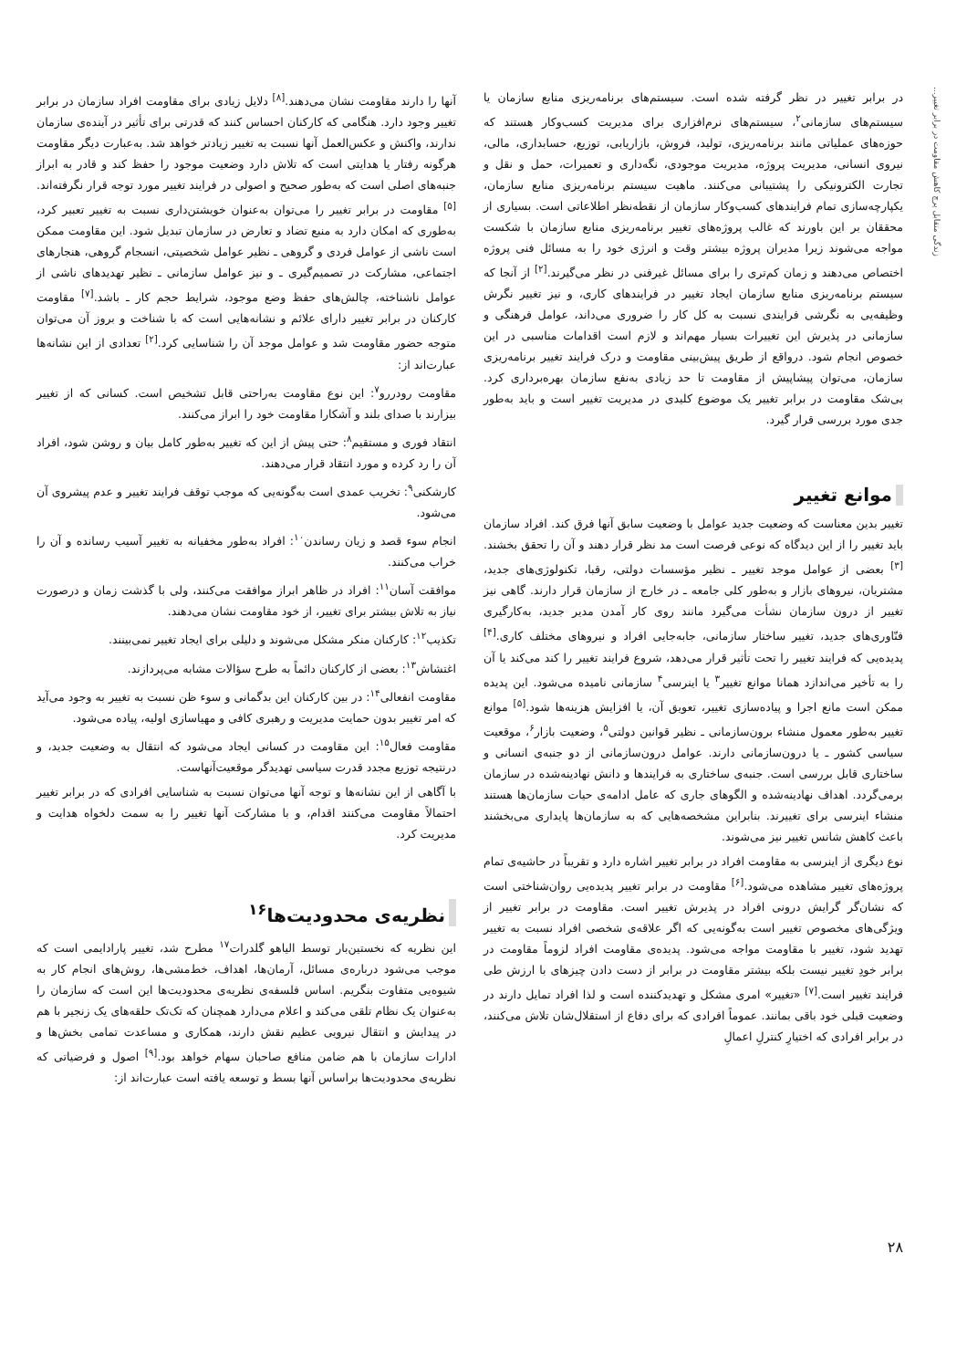زندگی متقابل پرچ کاهش مقاومت در برابر تغییر...
در برابر تغییر در نظر گرفته شده است. سیستم‌های برنامه‌ریزی منابع سازمان یا سیستم‌های سازمانی<sup>۲</sup>، سیستم‌های نرم‌افزاری برای مدیریت کسب‌وکار هستند که حوزه‌های عملیاتی مانند برنامه‌ریزی، تولید، فروش، بازاریابی، توزیع، حسابداری، مالی، نیروی انسانی، مدیریت پروژه، مدیریت موجودی، نگه‌داری و تعمیرات، حمل و نقل و تجارت الکترونیکی را پشتیبانی می‌کنند. ماهیت سیستم برنامه‌ریزی منابع سازمان، یکپارچه‌سازی تمام فرایندهای کسب‌وکار سازمان از نقطه‌نظر اطلاعاتی است. بسیاری از محققان بر این باورند که غالب پروژه‌های تغییر برنامه‌ریزی منابع سازمان با شکست مواجه می‌شوند زیرا مدیران پروژه بیشتر وقت و انرژی خود را به مسائل فنی پروژه اختصاص می‌دهند و زمان کم‌تری را برای مسائل غیرفنی در نظر می‌گیرند.<sup>[۲]</sup> از آنجا که سیستم برنامه‌ریزی منابع سازمان ایجاد تغییر در فرایندهای کاری، و نیز تغییر نگرش وظیفه‌یی به نگرشی فرایندی نسبت به کل کار را ضروری می‌داند، عوامل فرهنگی و سازمانی در پذیرش این تغییرات بسیار مهم‌اند و لازم است اقدامات مناسبی در این خصوص انجام شود. درواقع از طریق پیش‌بینی مقاومت و درک فرایند تغییر برنامه‌ریزی سازمان، می‌توان پیشاپیش از مقاومت تا حد زیادی به‌نفع سازمان بهره‌برداری کرد. بی‌شک مقاومت در برابر تغییر یک موضوع کلیدی در مدیریت تغییر است و باید به‌طور جدی مورد بررسی قرار گیرد.
موانع تغییر
تغییر بدین معناست که وضعیت جدید عوامل با وضعیت سابق آنها فرق کند. افراد سازمان باید تغییر را از این دیدگاه که نوعی فرصت است مد نظر قرار دهند و آن را تحقق بخشند.<sup>[۳]</sup> بعضی از عوامل موجد تغییر ـ نظیر مؤسسات دولتی، رقبا، تکنولوژی‌های جدید، مشتریان، نیروهای بازار و به‌طور کلی جامعه ـ در خارج از سازمان قرار دارند. گاهی نیز تغییر از درون سازمان نشأت می‌گیرد مانند روی کار آمدن مدیر جدید، به‌کارگیری فنّاوری‌های جدید، تغییر ساختار سازمانی، جابه‌جایی افراد و نیروهای مختلف کاری.<sup>[۴]</sup> پدیده‌یی که فرایند تغییر را تحت تأثیر قرار می‌دهد، شروع فرایند تغییر را کند می‌کند یا آن را به تأخیر می‌اندازد همانا موانع تغییر<sup>۳</sup> یا اینرسی<sup>۴</sup> سازمانی نامیده می‌شود. این پدیده ممکن است مانع اجرا و پیاده‌سازی تغییر، تعویق آن، یا افزایش هزینه‌ها شود.<sup>[۵]</sup> موانع تغییر به‌طور معمول منشاء برون‌سازمانی ـ نظیر قوانین دولتی<sup>۵</sup>، وضعیت بازار<sup>۶</sup>، موقعیت سیاسی کشور ـ یا درون‌سازمانی دارند. عوامل درون‌سازمانی از دو جنبه‌ی انسانی و ساختاری قابل بررسی است. جنبه‌ی ساختاری به فرایندها و دانش نهادینه‌شده در سازمان برمی‌گردد. اهداف نهادینه‌شده و الگوهای جاری که عامل ادامه‌ی حیات سازمان‌ها هستند منشاء اینرسی برای تغییرند. بنابراین مشخصه‌هایی که به سازمان‌ها پایداری می‌بخشند باعث کاهش شانس تغییر نیز می‌شوند.
نوع دیگری از اینرسی به مقاومت افراد در برابر تغییر اشاره دارد و تقریباً در حاشیه‌ی تمام پروژه‌های تغییر مشاهده می‌شود.<sup>[۶]</sup> مقاومت در برابر تغییر پدیده‌یی روان‌شناختی است که نشان‌گر گرایش درونی افراد در پذیرش تغییر است. مقاومت در برابر تغییر از ویژگی‌های مخصوص تغییر است به‌گونه‌یی که اگر علاقه‌ی شخصی افراد نسبت به تغییر تهدید شود، تغییر با مقاومت مواجه می‌شود. پدیده‌ی مقاومت افراد لزوماً مقاومت در برابر خودِ تغییر نیست بلکه بیشتر مقاومت در برابر از دست دادن چیزهای با ارزش طی فرایند تغییر است.<sup>[۷]</sup> «تغییر» امری مشکل و تهدیدکننده است و لذا افراد تمایل دارند در وضعیت قبلی خود باقی بمانند. عموماً افرادی که برای دفاع از استقلال‌شان تلاش می‌کنند، در برابر افرادی که اختیارِ کنترلِ اعمالِ
آنها را دارند مقاومت نشان می‌دهند.<sup>[۸]</sup> دلایل زیادی برای مقاومت افراد سازمان در برابر تغییر وجود دارد. هنگامی که کارکنان احساس کنند که قدرتی برای تأثیر در آینده‌ی سازمان ندارند، واکنش و عکس‌العمل آنها نسبت به تغییر زیادتر خواهد شد. به‌عبارت دیگر مقاومت هرگونه رفتار یا هدایتی است که تلاش دارد وضعیت موجود را حفظ کند و قادر به ابراز جنبه‌های اصلی است که به‌طور صحیح و اصولی در فرایند تغییر مورد توجه قرار نگرفته‌اند.<sup>[۵]</sup> مقاومت در برابر تغییر را می‌توان به‌عنوان خویشتن‌داری نسبت به تغییر تعبیر کرد، به‌طوری که امکان دارد به منبع تضاد و تعارض در سازمان تبدیل شود. این مقاومت ممکن است ناشی از عوامل فردی و گروهی ـ نظیر عوامل شخصیتی، انسجام گروهی، هنجارهای اجتماعی، مشارکت در تصمیم‌گیری ـ و نیز عوامل سازمانی ـ نظیر تهدیدهای ناشی از عوامل ناشناخته، چالش‌های حفظ وضع موجود، شرایط حجم کار ـ باشد.<sup>[۷]</sup> مقاومت کارکنان در برابر تغییر دارای علائم و نشانه‌هایی است که با شناخت و بروز آن می‌توان متوجه حضور مقاومت شد و عوامل موجد آن را شناسایی کرد.<sup>[۲]</sup> تعدادی از این نشانه‌ها عبارت‌اند از:
مقاومت رودررو<sup>۷</sup>: این نوع مقاومت به‌راحتی قابل تشخیص است. کسانی که از تغییر بیزارند با صدای بلند و آشکارا مقاومت خود را ابراز می‌کنند.
انتقاد فوری و مستقیم<sup>۸</sup>: حتی پیش از این که تغییر به‌طور کامل بیان و روشن شود، افراد آن را رد کرده و مورد انتقاد قرار می‌دهند.
کارشکنی<sup>۹</sup>: تخریب عمدی است به‌گونه‌یی که موجب توقف فرایند تغییر و عدم پیشروی آن می‌شود.
انجام سوء قصد و زیان رساندن<sup>۱۰</sup>: افراد به‌طور مخفیانه به تغییر آسیب رسانده و آن را خراب می‌کنند.
موافقت آسان<sup>۱۱</sup>: افراد در ظاهر ابراز موافقت می‌کنند، ولی با گذشت زمان و درصورت نیاز به تلاش بیشتر برای تغییر، از خود مقاومت نشان می‌دهند.
تکذیب<sup>۱۲</sup>: کارکنان منکر مشکل می‌شوند و دلیلی برای ایجاد تغییر نمی‌بینند.
اغتشاش<sup>۱۳</sup>: بعضی از کارکنان دائماً به طرح سؤالات مشابه می‌پردازند.
مقاومت انفعالی<sup>۱۴</sup>: در بین کارکنان این بدگمانی و سوء ظن نسبت به تغییر به وجود می‌آید که امر تغییر بدون حمایت مدیریت و رهبری کافی و مهیاسازی اولیه، پیاده می‌شود.
مقاومت فعال<sup>۱۵</sup>: این مقاومت در کسانی ایجاد می‌شود که انتقال به وضعیت جدید، و درنتیجه توزیع مجدد قدرت سیاسی تهدیدگر موقعیت‌آنهاست.
با آگاهی از این نشانه‌ها و توجه آنها می‌توان نسبت به شناسایی افرادی که در برابر تغییر احتمالاً مقاومت می‌کنند اقدام، و با مشارکت آنها تغییر را به سمت دلخواه هدایت و مدیریت کرد.
نظریه‌ی محدودیت‌ها<sup>۱۶</sup>
این نظریه که نخستین‌بار توسط الیاهو گلدرات<sup>۱۷</sup> مطرح شد، تغییر پارادایمی است که موجب می‌شود درباره‌ی مسائل، آرمان‌ها، اهداف، خط‌مشی‌ها، روش‌های انجام کار به شیوه‌یی متفاوت بنگریم. اساس فلسفه‌ی نظریه‌ی محدودیت‌ها این است که سازمان را به‌عنوان یک نظام تلقی می‌کند و اعلام می‌دارد همچنان که تک‌تک حلقه‌های یک زنجیر با هم در پیدایش و انتقال نیرویی عظیم نقش دارند، همکاری و مساعدت تمامی بخش‌ها و ادارات سازمان با هم ضامن منافع صاحبان سهام خواهد بود.<sup>[۹]</sup> اصول و فرضیاتی که نظریه‌ی محدودیت‌ها براساس آنها بسط و توسعه یافته است عبارت‌اند از:
۲۸